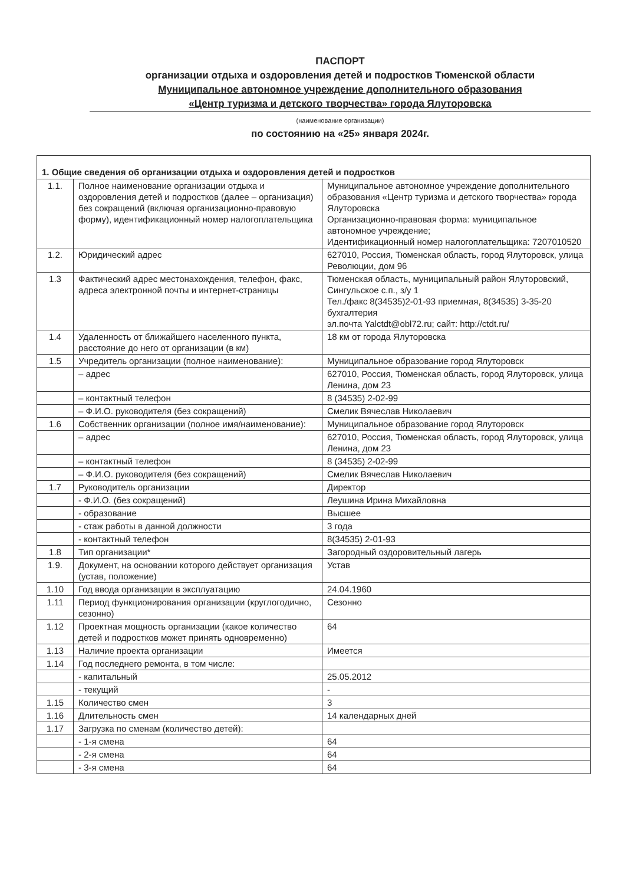ПАСПОРТ
организации отдыха и оздоровления детей и подростков Тюменской области
Муниципальное автономное учреждение дополнительного образования
«Центр туризма и детского творчества» города Ялуторовска
(наименование организации)
по состоянию на «25» января 2024г.
| 1. Общие сведения об организации отдыха и оздоровления детей и подростков | | |
| 1.1. | Полное наименование организации отдыха и оздоровления детей и подростков (далее – организация) без сокращений (включая организационно-правовую форму), идентификационный номер налогоплательщика | Муниципальное автономное учреждение дополнительного образования «Центр туризма и детского творчества» города Ялуторовска Организационно-правовая форма: муниципальное автономное учреждение; Идентификационный номер налогоплательщика: 7207010520 |
| 1.2. | Юридический адрес | 627010, Россия, Тюменская область, город Ялуторовск, улица Революции, дом 96 |
| 1.3 | Фактический адрес местонахождения, телефон, факс, адреса электронной почты и интернет-страницы | Тюменская область, муниципальный район Ялуторовский, Сингульское с.п., з/у 1 Тел./факс 8(34535)2-01-93 приемная, 8(34535) 3-35-20 бухгалтерия эл.почта Yalctdt@obl72.ru; сайт: http://ctdt.ru/ |
| 1.4 | Удаленность от ближайшего населенного пункта, расстояние до него от организации (в км) | 18 км от города Ялуторовска |
| 1.5 | Учредитель организации (полное наименование): | Муниципальное образование город Ялуторовск |
| | – адрес | 627010, Россия, Тюменская область, город Ялуторовск, улица Ленина, дом 23 |
| | – контактный телефон | 8 (34535) 2-02-99 |
| | – Ф.И.О. руководителя (без сокращений) | Смелик Вячеслав Николаевич |
| 1.6 | Собственник организации (полное имя/наименование): | Муниципальное образование город Ялуторовск |
| | – адрес | 627010, Россия, Тюменская область, город Ялуторовск, улица Ленина, дом 23 |
| | – контактный телефон | 8 (34535) 2-02-99 |
| | – Ф.И.О. руководителя (без сокращений) | Смелик Вячеслав Николаевич |
| 1.7 | Руководитель организации | Директор |
| | - Ф.И.О. (без сокращений) | Леушина Ирина Михайловна |
| | - образование | Высшее |
| | - стаж работы в данной должности | 3 года |
| | - контактный телефон | 8(34535) 2-01-93 |
| 1.8 | Тип организации* | Загородный оздоровительный лагерь |
| 1.9. | Документ, на основании которого действует организация (устав, положение) | Устав |
| 1.10 | Год ввода организации в эксплуатацию | 24.04.1960 |
| 1.11 | Период функционирования организации (круглогодично, сезонно) | Сезонно |
| 1.12 | Проектная мощность организации (какое количество детей и подростков может принять одновременно) | 64 |
| 1.13 | Наличие проекта организации | Имеется |
| 1.14 | Год последнего ремонта, в том числе: | |
| | - капитальный | 25.05.2012 |
| | - текущий | - |
| 1.15 | Количество смен | 3 |
| 1.16 | Длительность смен | 14 календарных дней |
| 1.17 | Загрузка по сменам (количество детей): | |
| | - 1-я смена | 64 |
| | - 2-я смена | 64 |
| | - 3-я смена | 64 |